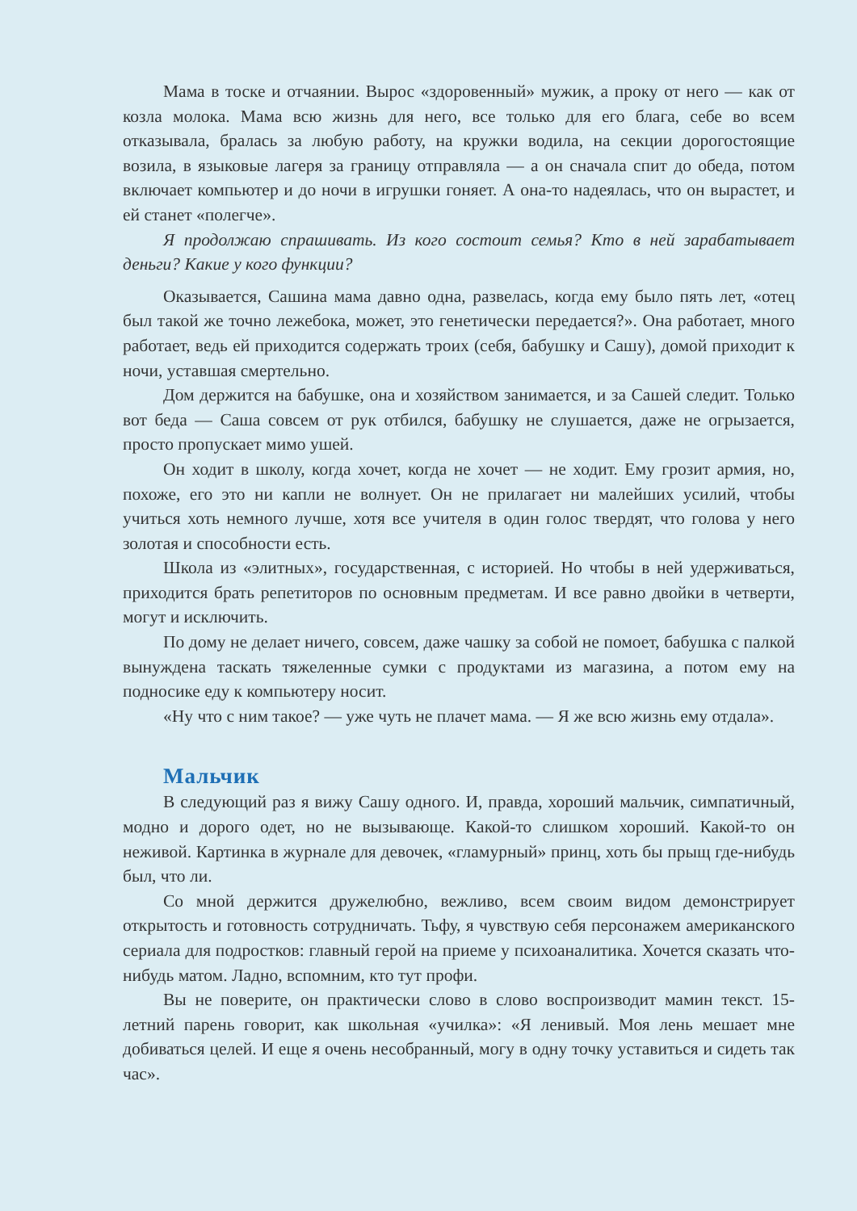Мама в тоске и отчаянии. Вырос «здоровенный» мужик, а проку от него — как от козла молока. Мама всю жизнь для него, все только для его блага, себе во всем отказывала, бралась за любую работу, на кружки водила, на секции дорого­стоящие возила, в языковые лагеря за границу отправляла — а он сначала спит до обеда, потом включает компьютер и до ночи в игрушки гоняет. А она-то надеялась, что он вырастет, и ей станет «полегче».
Я продолжаю спрашивать. Из кого состоит семья? Кто в ней зарабатывает деньги? Какие у кого функции?
Оказывается, Сашина мама давно одна, развелась, когда ему было пять лет, «отец был такой же точно лежебока, может, это генетически передается?». Она ра­ботает, много работает, ведь ей приходится содержать троих (себя, бабушку и Са­шу), домой приходит к ночи, уставшая смертельно.
Дом держится на бабушке, она и хозяйством занимается, и за Сашей следит. Только вот беда — Саша совсем от рук отбился, бабушку не слушается, даже не огрызается, просто пропускает мимо ушей.
Он ходит в школу, когда хочет, когда не хочет — не ходит. Ему грозит армия, но, похоже, его это ни капли не волнует. Он не прилагает ни малейших усилий, чтобы учиться хоть немного лучше, хотя все учителя в один голос твердят, что го­лова у него золотая и способности есть.
Школа из «элитных», государственная, с историей. Но чтобы в ней удержи­ваться, приходится брать репетиторов по основным предметам. И все равно двойки в четверти, могут и исключить.
По дому не делает ничего, совсем, даже чашку за собой не помоет, бабушка с палкой вынуждена таскать тяжеленные сумки с продуктами из магазина, а потом ему на подносике еду к компьютеру носит.
«Ну что с ним такое? — уже чуть не плачет мама. — Я же всю жизнь ему от­дала».
Мальчик
В следующий раз я вижу Сашу одного. И, правда, хороший мальчик, симпа­тичный, модно и дорого одет, но не вызывающе. Какой-то слишком хороший. Ка­кой-то он неживой. Картинка в журнале для девочек, «гламурный» принц, хоть бы прыщ где-нибудь был, что ли.
Со мной держится дружелюбно, вежливо, всем своим видом демонстрирует открытость и готовность сотрудничать. Тьфу, я чувствую себя персонажем амери­канского сериала для подростков: главный герой на приеме у психоаналитика. Хо­чется сказать что-нибудь матом. Ладно, вспомним, кто тут профи.
Вы не поверите, он практически слово в слово воспроизводит мамин текст. 15-летний парень говорит, как школьная «училка»: «Я ленивый. Моя лень мешает мне добиваться целей. И еще я очень несобранный, могу в одну точку уставиться и сидеть так час».